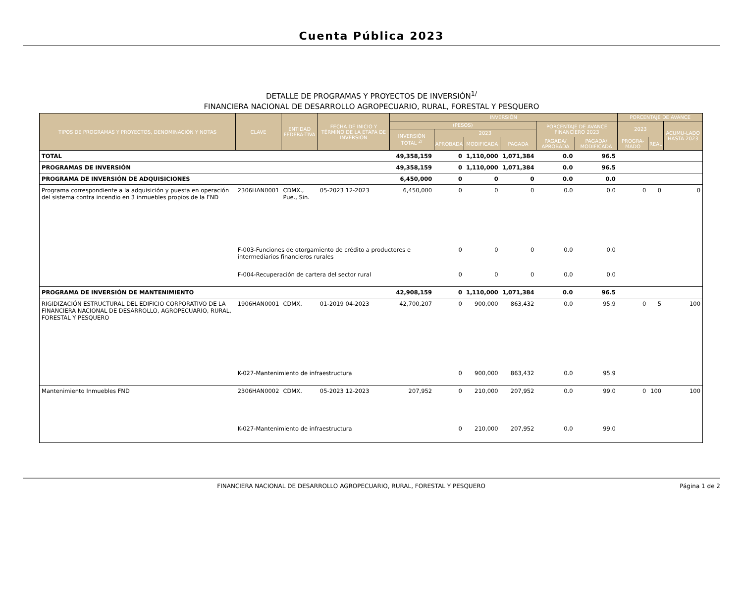Cuenta Pública 2023
DETALLE DE PROGRAMAS Y PROYECTOS DE INVERSIÓN<sup>1/</sup>
FINANCIERA NACIONAL DE DESARROLLO AGROPECUARIO, RURAL, FORESTAL Y PESQUERO
| TIPOS DE PROGRAMAS Y PROYECTOS, DENOMINACIÓN Y NOTAS | CLAVE | ENTIDAD FEDERA-TIVA | FECHA DE INICIO Y TÉRMINO DE LA ETAPA DE INVERSIÓN | INVERSIÓN | | | | | | PORCENTAJE DE AVANCE | | |
| --- | --- | --- | --- | --- | --- | --- | --- | --- | --- | --- | --- | --- |
| | | | | (PESOS) | | | | PORCENTAJE DE AVANCE FINANCIERO 2023 | | 2023 | | ACUMU-LADO HASTA 2023 |
| | | | | INVERSIÓN TOTAL <sup>2/</sup> | 2023 | | | | | | | |
| | | | | | APROBADA | MODIFICADA | PAGADA | PAGADA/ APROBADA | PAGADA/ MODIFICADA | PROGRA-MADO | REAL | |
| TOTAL | | | | 49,358,159 | 0 | 1,110,000 | 1,071,384 | 0.0 | 96.5 | | | |
| PROGRAMAS DE INVERSIÓN | | | | 49,358,159 | 0 | 1,110,000 | 1,071,384 | 0.0 | 96.5 | | | |
| PROGRAMA DE INVERSIÓN DE ADQUISICIONES | | | | 6,450,000 | 0 | 0 | 0 | 0.0 | 0.0 | | | |
| Programa correspondiente a la adquisición y puesta en operación del sistema contra incendio en 3 inmuebles propios de la FND | 2306HAN0001 | CDMX., Pue., Sin. | 05-2023 12-2023 | 6,450,000 | 0 | 0 | 0 | 0.0 | 0.0 | 0 | 0 | 0 |
| | F-003-Funciones de otorgamiento de crédito a productores e intermediarios financieros rurales | | | | 0 | 0 | 0 | 0.0 | 0.0 | | | |
| | F-004-Recuperación de cartera del sector rural | | | | 0 | 0 | 0 | 0.0 | 0.0 | | | |
| PROGRAMA DE INVERSIÓN DE MANTENIMIENTO | | | | 42,908,159 | 0 | 1,110,000 | 1,071,384 | 0.0 | 96.5 | | | |
| RIGIDIZACIÓN ESTRUCTURAL DEL EDIFICIO CORPORATIVO DE LA FINANCIERA NACIONAL DE DESARROLLO, AGROPECUARIO, RURAL, FORESTAL Y PESQUERO | 1906HAN0001 | CDMX. | 01-2019 04-2023 | 42,700,207 | 0 | 900,000 | 863,432 | 0.0 | 95.9 | 0 | 5 | 100 |
| | K-027-Mantenimiento de infraestructura | | | | 0 | 900,000 | 863,432 | 0.0 | 95.9 | | | |
| Mantenimiento Inmuebles FND | 2306HAN0002 | CDMX. | 05-2023 12-2023 | 207,952 | 0 | 210,000 | 207,952 | 0.0 | 99.0 | 0 | 100 | 100 |
| | K-027-Mantenimiento de infraestructura | | | | 0 | 210,000 | 207,952 | 0.0 | 99.0 | | | |
FINANCIERA NACIONAL DE DESARROLLO AGROPECUARIO, RURAL, FORESTAL Y PESQUERO Página 1 de 2